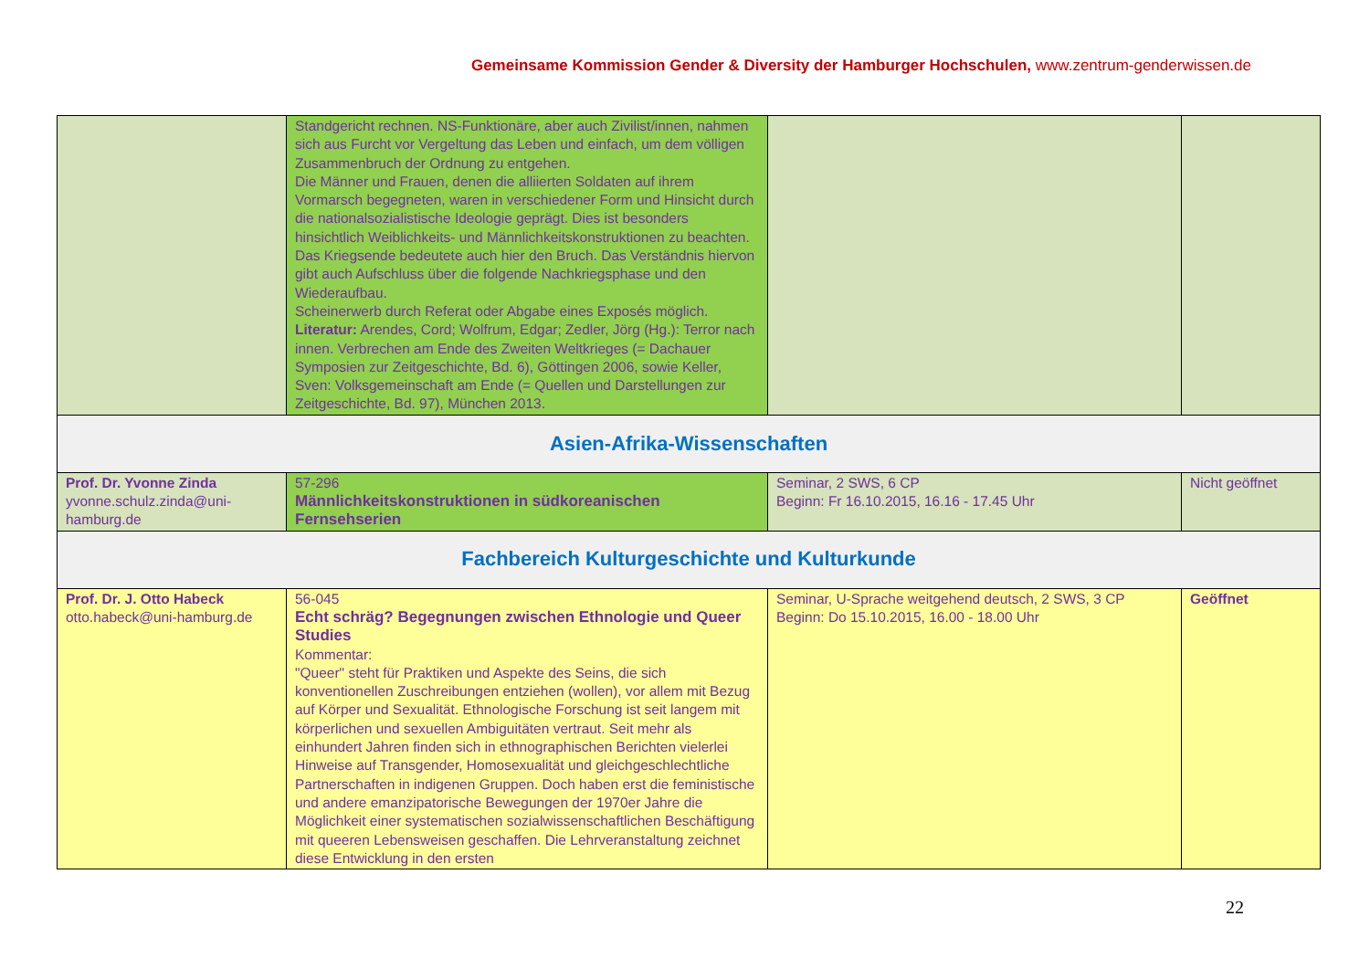Gemeinsame Kommission Gender & Diversity der Hamburger Hochschulen, www.zentrum-genderwissen.de
| | Standgericht rechnen. NS-Funktionäre, aber auch Zivilist/innen, nahmen sich aus Furcht vor Vergeltung das Leben und einfach, um dem völligen Zusammenbruch der Ordnung zu entgehen. Die Männer und Frauen, denen die alliierten Soldaten auf ihrem Vormarsch begegneten, waren in verschiedener Form und Hinsicht durch die nationalsozialistische Ideologie geprägt. Dies ist besonders hinsichtlich Weiblichkeits- und Männlichkeitskonstruktionen zu beachten. Das Kriegsende bedeutete auch hier den Bruch. Das Verständnis hiervon gibt auch Aufschluss über die folgende Nachkriegsphase und den Wiederaufbau. Scheinerwerb durch Referat oder Abgabe eines Exposés möglich. Literatur: Arendes, Cord; Wolfrum, Edgar; Zedler, Jörg (Hg.): Terror nach innen. Verbrechen am Ende des Zweiten Weltkrieges (= Dachauer Symposien zur Zeitgeschichte, Bd. 6), Göttingen 2006, sowie Keller, Sven: Volksgemeinschaft am Ende (= Quellen und Darstellungen zur Zeitgeschichte, Bd. 97), München 2013. | | |
| Asien-Afrika-Wissenschaften | | | |
| Prof. Dr. Yvonne Zinda yvonne.schulz.zinda@uni-hamburg.de | 57-296 Männlichkeitskonstruktionen in südkoreanischen Fernsehserien | Seminar, 2 SWS, 6 CP Beginn: Fr 16.10.2015, 16.16 - 17.45 Uhr | Nicht geöffnet |
| Fachbereich Kulturgeschichte und Kulturkunde | | | |
| Prof. Dr. J. Otto Habeck otto.habeck@uni-hamburg.de | 56-045 Echt schräg? Begegnungen zwischen Ethnologie und Queer Studies Kommentar: "Queer" steht für Praktiken und Aspekte des Seins, die sich konventionellen Zuschreibungen entziehen (wollen), vor allem mit Bezug auf Körper und Sexualität. Ethnologische Forschung ist seit langem mit körperlichen und sexuellen Ambiguitäten vertraut. Seit mehr als einhundert Jahren finden sich in ethnographischen Berichten vielerlei Hinweise auf Transgender, Homosexualität und gleichgeschlechtliche Partnerschaften in indigenen Gruppen. Doch haben erst die feministische und andere emanzipatorische Bewegungen der 1970er Jahre die Möglichkeit einer systematischen sozialwissenschaftlichen Beschäftigung mit queeren Lebensweisen geschaffen. Die Lehrveranstaltung zeichnet diese Entwicklung in den ersten | Seminar, U-Sprache weitgehend deutsch, 2 SWS, 3 CP Beginn: Do 15.10.2015, 16.00 - 18.00 Uhr | Geöffnet |
22